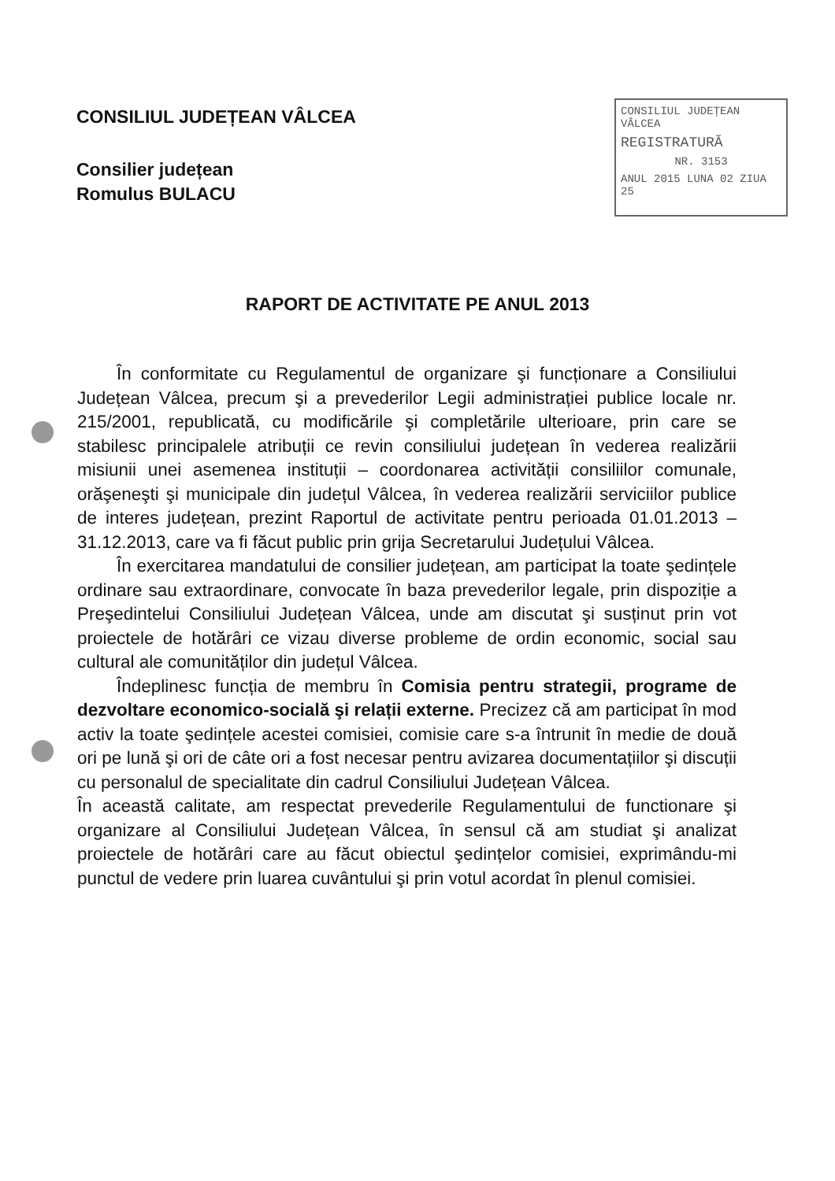CONSILIUL JUDEȚEAN VÂLCEA
Consilier județean
Romulus BULACU
CONSILIUL JUDEȚEAN VÂLCEA
REGISTRATURĂ
NR. 3153
ANUL 2015 LUNA 02 ZIUA 25
RAPORT DE ACTIVITATE PE ANUL 2013
În conformitate cu Regulamentul de organizare şi funcționare a Consiliului Județean Vâlcea, precum şi a prevederilor Legii administrației publice locale nr. 215/2001, republicată, cu modificările şi completările ulterioare, prin care se stabilesc principalele atribuții ce revin consiliului județean în vederea realizării misiunii unei asemenea instituții – coordonarea activității consiliilor comunale, orăşeneşti şi municipale din județul Vâlcea, în vederea realizării serviciilor publice de interes județean, prezint Raportul de activitate pentru perioada 01.01.2013 – 31.12.2013, care va fi făcut public prin grija Secretarului Județului Vâlcea.
În exercitarea mandatului de consilier județean, am participat la toate şedințele ordinare sau extraordinare, convocate în baza prevederilor legale, prin dispoziție a Preşedintelui Consiliului Județean Vâlcea, unde am discutat şi susținut prin vot proiectele de hotărâri ce vizau diverse probleme de ordin economic, social sau cultural ale comunităților din județul Vâlcea.
Îndeplinesc funcția de membru în Comisia pentru strategii, programe de dezvoltare economico-socială şi relații externe. Precizez că am participat în mod activ la toate şedințele acestei comisiei, comisie care s-a întrunit în medie de două ori pe lună şi ori de câte ori a fost necesar pentru avizarea documentațiilor şi discuții cu personalul de specialitate din cadrul Consiliului Județean Vâlcea.
În această calitate, am respectat prevederile Regulamentului de functionare şi organizare al Consiliului Județean Vâlcea, în sensul că am studiat şi analizat proiectele de hotărâri care au făcut obiectul şedințelor comisiei, exprimându-mi punctul de vedere prin luarea cuvântului şi prin votul acordat în plenul comisiei.